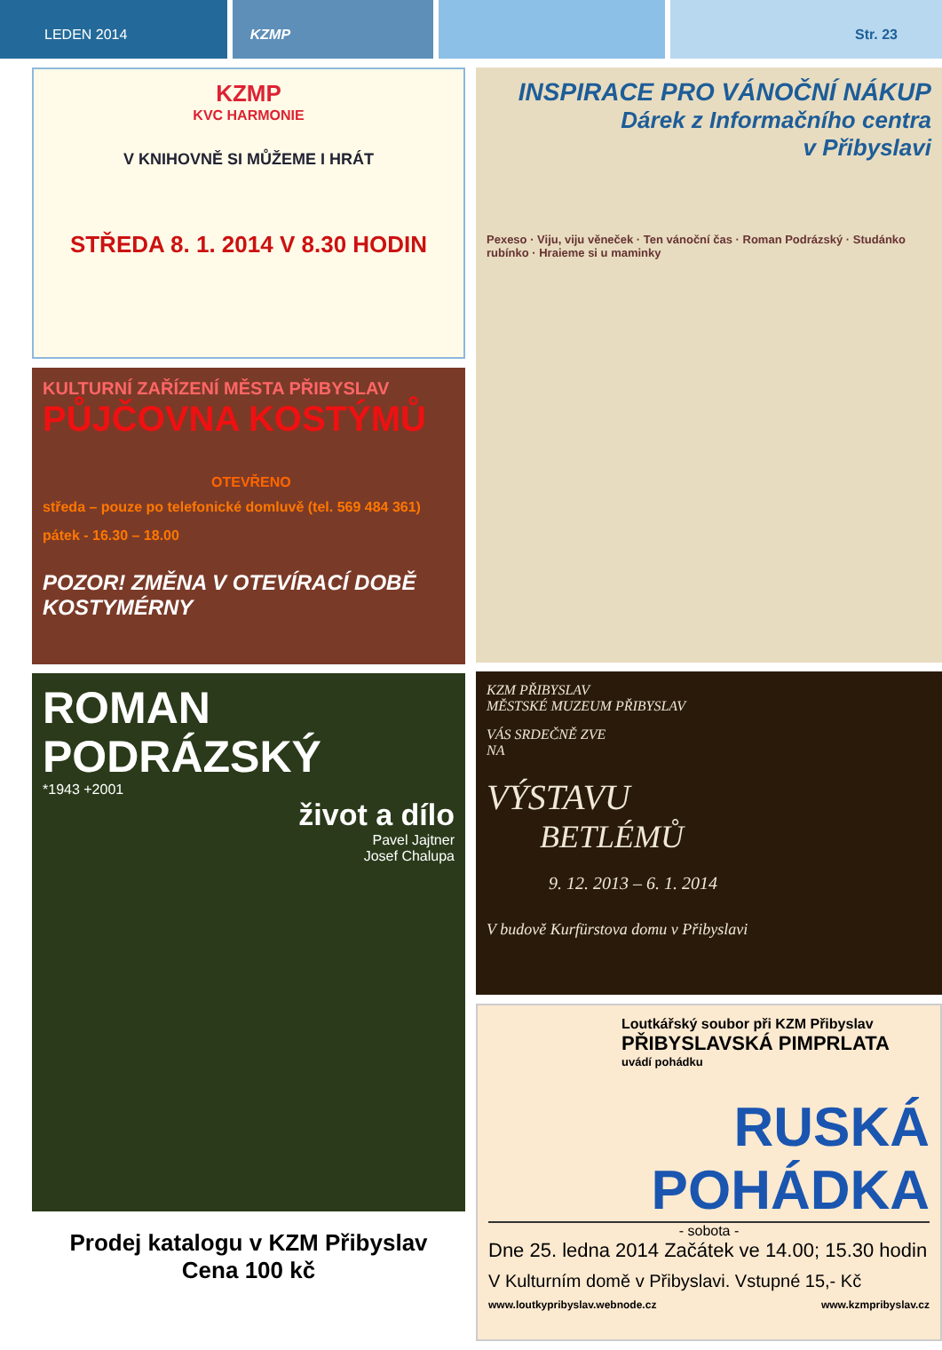LEDEN 2014 KZMP Str. 23
KZMP
KVC HARMONIE
V KNIHOVNĚ SI MŮŽEME I HRÁT
STŘEDA 8. 1. 2014 V 8.30 HODIN
KULTURNÍ ZAŘÍZENÍ MĚSTA PŘIBYSLAV
PŮJČOVNA KOSTÝMŮ
OTEVŘENO
středa – pouze po telefonické domluvě (tel. 569 484 361)
pátek - 16.30 – 18.00
POZOR! ZMĚNA V OTEVÍRACÍ DOBĚ KOSTYMÉRNY
ROMAN PODRÁZSKÝ
*1943 +2001
život a dílo
Pavel Jajtner
Josef Chalupa
Prodej katalogu v KZM Přibyslav
Cena 100 kč
INSPIRACE PRO VÁNOČNÍ NÁKUP
Dárek z Informačního centra
v Přibyslavi
Pexeso · Viju, viju věneček · Ten vánoční čas · Roman Podrázský · Studánko rubínko · Hraieme si u maminky
KZM PŘIBYSLAV
MĚSTSKÉ MUZEUM PŘIBYSLAV
VÁS SRDEČNĚ ZVE
NA
VÝSTAVU
BETLÉMŮ
9. 12. 2013 – 6. 1. 2014
V budově Kurfürstova domu v Přibyslavi
Loutkářský soubor při KZM Přibyslav
PŘIBYSLAVSKÁ PIMPRLATA
uvádí pohádku
RUSKÁ POHÁDKA
- sobota -
Dne 25. ledna 2014 Začátek ve 14.00; 15.30 hodin
V Kulturním domě v Přibyslavi. Vstupné 15,- Kč
www.loutkypribyslav.webnode.cz www.kzmpribyslav.cz